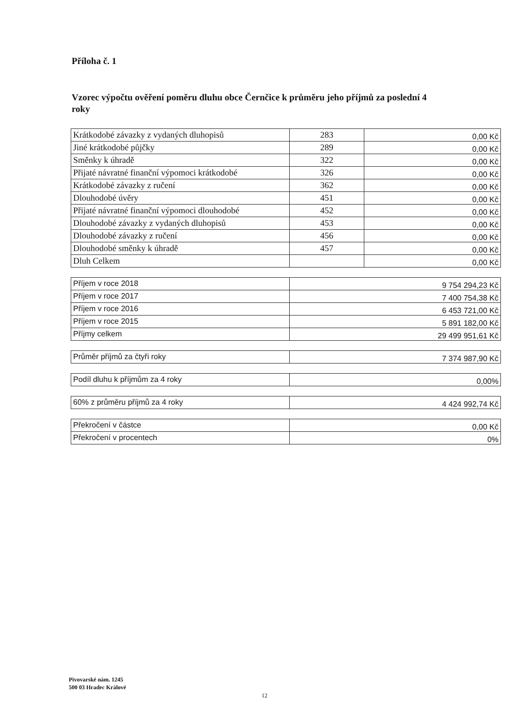Příloha č. 1
Vzorec výpočtu ověření poměru dluhu obce Černčice k průměru jeho příjmů za poslední 4 roky
| Krátkodobé závazky z vydaných dluhopisů | 283 | 0,00 Kč |
| Jiné krátkodobé půjčky | 289 | 0,00 Kč |
| Směnky k úhradě | 322 | 0,00 Kč |
| Přijaté návratné finanční výpomoci krátkodobé | 326 | 0,00 Kč |
| Krátkodobé závazky z ručení | 362 | 0,00 Kč |
| Dlouhodobé úvěry | 451 | 0,00 Kč |
| Přijaté návratné finanční výpomoci dlouhodobé | 452 | 0,00 Kč |
| Dlouhodobé závazky z vydaných dluhopisů | 453 | 0,00 Kč |
| Dlouhodobé závazky z ručení | 456 | 0,00 Kč |
| Dlouhodobé směnky k úhradě | 457 | 0,00 Kč |
| Dluh Celkem | | 0,00 Kč |
| Příjem v roce 2018 | 9 754 294,23 Kč |
| Příjem v roce 2017 | 7 400 754,38 Kč |
| Příjem v roce 2016 | 6 453 721,00 Kč |
| Příjem v roce 2015 | 5 891 182,00 Kč |
| Příjmy celkem | 29 499 951,61 Kč |
| Průměr příjmů za čtyři roky | 7 374 987,90 Kč |
| Podíl dluhu k příjmům za 4 roky | 0,00% |
| 60% z průměru příjmů za 4 roky | 4 424 992,74 Kč |
| Překročení v částce | 0,00 Kč |
| Překročení v procentech | 0% |
Pivovarské nám. 1245
500 03 Hradec Králové
12